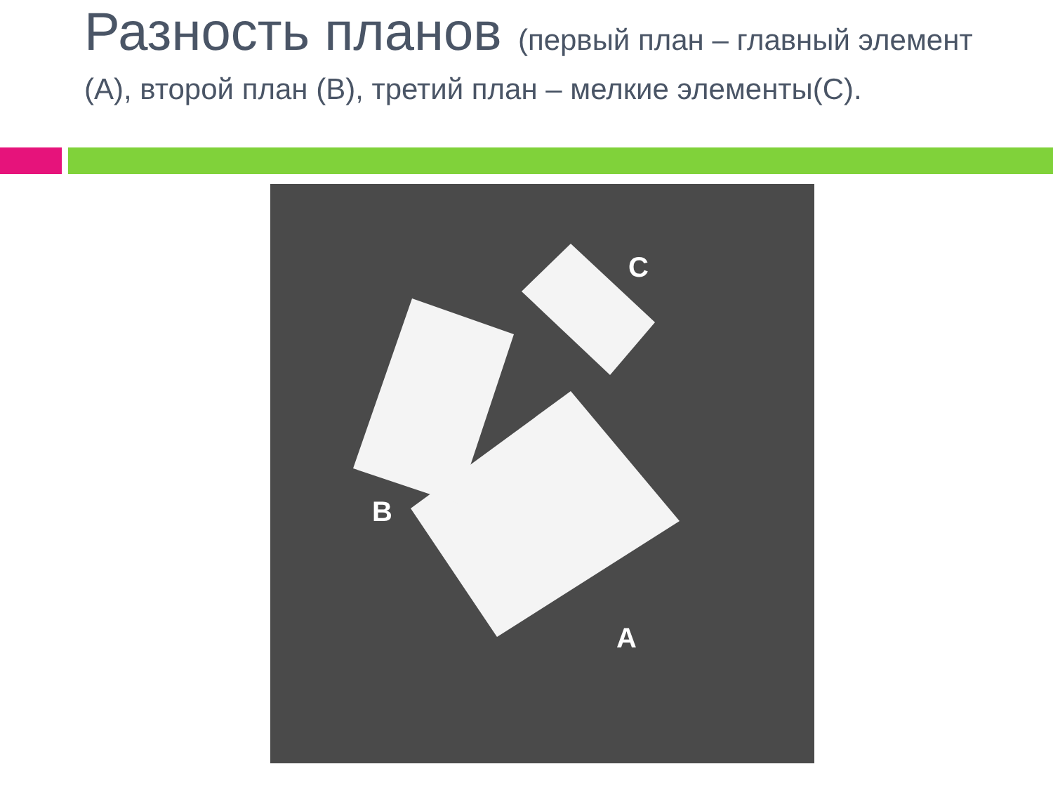Разность планов (первый план – главный элемент (А), второй план (В), третий план – мелкие элементы(С).
C
B
A